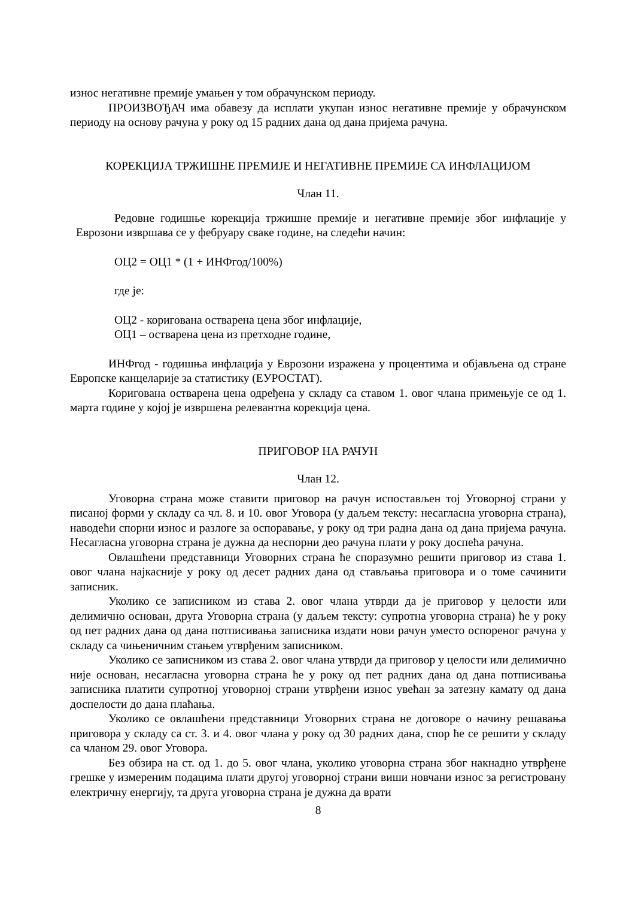износ негативне премије умањен у том обрачунском периоду.
ПРОИЗВОЂАЧ има обавезу да исплати укупан износ негативне премије у обрачунском периоду на основу рачуна у року од 15 радних дана од дана пријема рачуна.
КОРЕКЦИЈА ТРЖИШНЕ ПРЕМИЈЕ И НЕГАТИВНЕ ПРЕМИЈЕ СА ИНФЛАЦИЈОМ
Члан 11.
Редовне годишње корекција тржишне премије и негативне премије због инфлације у Еврозони извршава се у фебруару сваке године, на следећи начин:
ОЦ2 = ОЦ1 * (1 + ИНФгод/100%)
где је:
ОЦ2 - коригована остварена цена због инфлације,
ОЦ1 – остварена цена из претходне године,
ИНФгод - годишња инфлација у Еврозони изражена у процентима и објављена од стране Европске канцеларије за статистику (ЕУРОСТАТ).
Коригована остварена цена одређена у складу са ставом 1. овог члана примењује се од 1. марта године у којој је извршена релевантна корекција цена.
ПРИГОВОР НА РАЧУН
Члан 12.
Уговорна страна може ставити приговор на рачун испостављен тој Уговорној страни у писаној форми у складу са чл. 8. и 10. овог Уговора (у даљем тексту: несагласна уговорна страна), наводећи спорни износ и разлоге за оспоравање, у року од три радна дана од дана пријема рачуна. Несагласна уговорна страна је дужна да неспорни део рачуна плати у року доспећа рачуна.
Овлашћени представници Уговорних страна ће споразумно решити приговор из става 1. овог члана најкасније у року од десет радних дана од стављања приговора и о томе сачинити записник.
Уколико се записником из става 2. овог члана утврди да је приговор у целости или делимично основан, друга Уговорна страна (у даљем тексту: супротна уговорна страна) ће у року од пет радних дана од дана потписивања записника издати нови рачун уместо оспореног рачуна у складу са чињеничним стањем утврђеним записником.
Уколико се записником из става 2. овог члана утврди да приговор у целости или делимично није основан, несагласна уговорна страна ће у року од пет радних дана од дана потписивања записника платити супротној уговорној страни утврђени износ увећан за затезну камату од дана доспелости до дана плаћања.
Уколико се овлашћени представници Уговорних страна не договоре о начину решавања приговора у складу са ст. 3. и 4. овог члана у року од 30 радних дана, спор ће се решити у складу са чланом 29. овог Уговора.
Без обзира на ст. од 1. до 5. овог члана, уколико уговорна страна због накнадно утврђене грешке у измереним подацима плати другој уговорној страни виши новчани износ за регистровану електричну енергију, та друга уговорна страна је дужна да врати
8